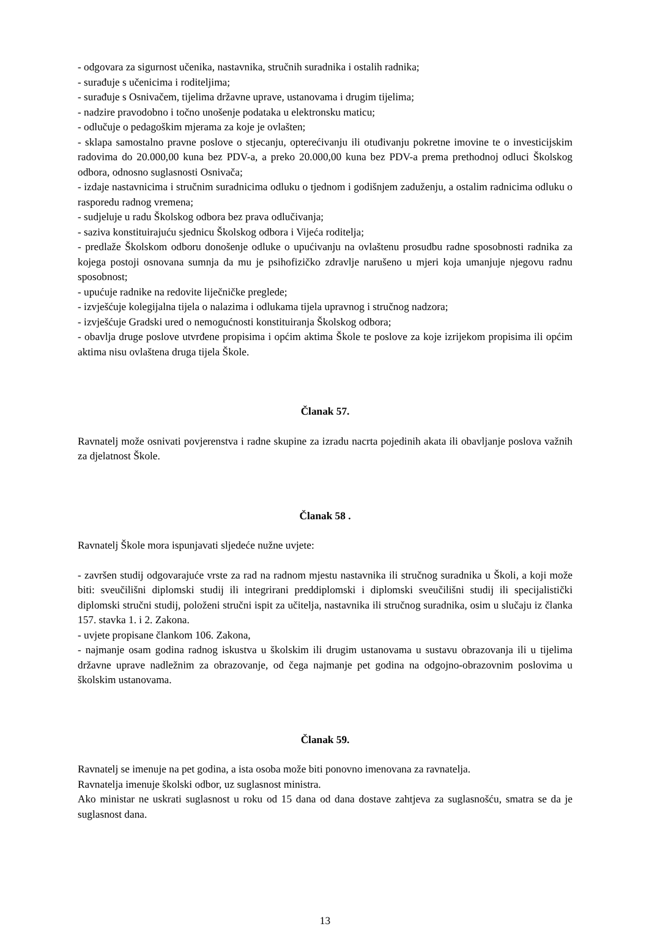- odgovara za sigurnost učenika, nastavnika, stručnih suradnika i ostalih radnika;
- surađuje s učenicima i roditeljima;
- surađuje s Osnivačem, tijelima državne uprave, ustanovama i drugim tijelima;
- nadzire pravodobno i točno unošenje podataka u elektronsku maticu;
- odlučuje o pedagoškim mjerama za koje je ovlašten;
- sklapa samostalno pravne poslove o stjecanju, opterećivanju ili otuđivanju pokretne imovine te o investicijskim radovima do 20.000,00 kuna bez PDV-a, a preko 20.000,00 kuna bez PDV-a prema prethodnoj odluci Školskog odbora, odnosno suglasnosti Osnivača;
- izdaje nastavnicima i stručnim suradnicima odluku o tjednom i godišnjem zaduženju, a ostalim radnicima odluku o rasporedu radnog vremena;
- sudjeluje u radu Školskog odbora bez prava odlučivanja;
- saziva konstituirajuću sjednicu Školskog odbora i Vijeća roditelja;
- predlaže Školskom odboru donošenje odluke o upućivanju na ovlaštenu prosudbu radne sposobnosti radnika za kojega postoji osnovana sumnja da mu je psihofizičko zdravlje narušeno u mjeri koja umanjuje njegovu radnu sposobnost;
- upućuje radnike na redovite liječničke preglede;
- izvješćuje kolegijalna tijela o nalazima i odlukama tijela upravnog i stručnog nadzora;
- izvješćuje Gradski ured o nemogućnosti konstituiranja Školskog odbora;
- obavlja druge poslove utvrđene propisima i općim aktima Škole te poslove za koje izrijekom propisima ili općim aktima nisu ovlaštena druga tijela Škole.
Članak 57.
Ravnatelj može osnivati povjerenstva i radne skupine za izradu nacrta pojedinih akata ili obavljanje poslova važnih za djelatnost Škole.
Članak 58 .
Ravnatelj Škole mora ispunjavati sljedeće nužne uvjete:
- završen studij odgovarajuće vrste za rad na radnom mjestu nastavnika ili stručnog suradnika u Školi, a koji može biti: sveučilišni diplomski studij ili integrirani preddiplomski i diplomski sveučilišni studij ili specijalistički diplomski stručni studij, položeni stručni ispit za učitelja, nastavnika ili stručnog suradnika, osim u slučaju iz članka 157. stavka 1. i 2. Zakona.
- uvjete propisane člankom 106. Zakona,
- najmanje osam godina radnog iskustva u školskim ili drugim ustanovama u sustavu obrazovanja ili u tijelima državne uprave nadležnim za obrazovanje, od čega najmanje pet godina na odgojno-obrazovnim poslovima u školskim ustanovama.
Članak 59.
Ravnatelj se imenuje na pet godina, a ista osoba može biti ponovno imenovana za ravnatelja.
Ravnatelja imenuje školski odbor, uz suglasnost ministra.
Ako ministar ne uskrati suglasnost u roku od 15 dana od dana dostave zahtjeva za suglasnošću, smatra se da je suglasnost dana.
13